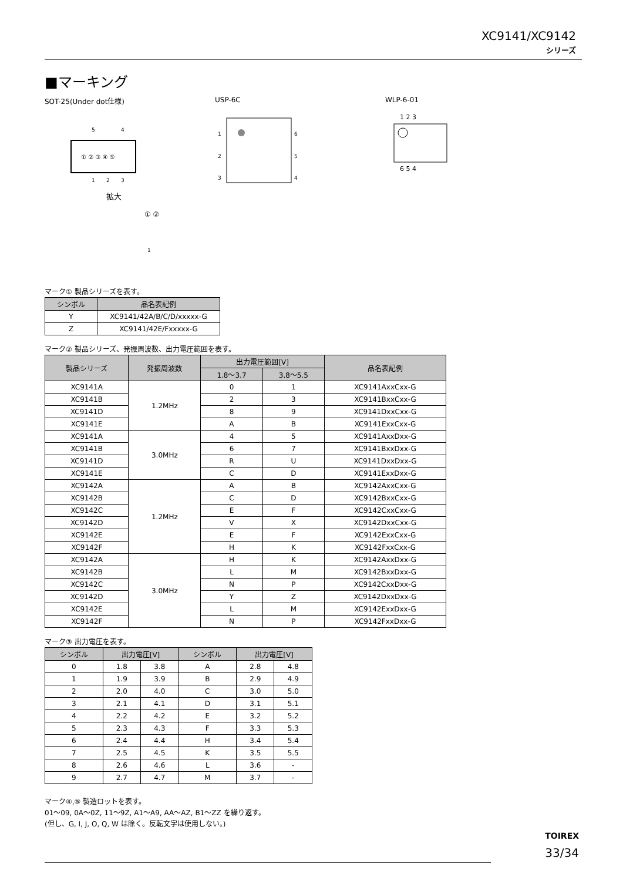XC9141/XC9142
シリーズ
■マーキング
SOT-25(Under dot仕様)
① ② ③ ④ ⑤
5
4
1
2
3
拡大
① ②
1
USP-6C
1
2
3
6
5
4
WLP-6-01
1 2 3
6 5 4
マーク① 製品シリーズを表す。
| シンボル | 品名表記例 |
| --- | --- |
| Y | XC9141/42A/B/C/D/xxxxx-G |
| Z | XC9141/42E/Fxxxxx-G |
マーク② 製品シリーズ、発振周波数、出力電圧範囲を表す。
| 製品シリーズ | 発振周波数 | 出力電圧範囲[V] | | 品名表記例 |
| --- | --- | --- | --- | --- |
| | | 1.8～3.7 | 3.8～5.5 | |
| XC9141A | 1.2MHz | 0 | 1 | XC9141AxxCxx-G |
| XC9141B | | 2 | 3 | XC9141BxxCxx-G |
| XC9141D | | 8 | 9 | XC9141DxxCxx-G |
| XC9141E | | A | B | XC9141ExxCxx-G |
| XC9141A | 3.0MHz | 4 | 5 | XC9141AxxDxx-G |
| XC9141B | | 6 | 7 | XC9141BxxDxx-G |
| XC9141D | | R | U | XC9141DxxDxx-G |
| XC9141E | | C | D | XC9141ExxDxx-G |
| XC9142A | 1.2MHz | A | B | XC9142AxxCxx-G |
| XC9142B | | C | D | XC9142BxxCxx-G |
| XC9142C | | E | F | XC9142CxxCxx-G |
| XC9142D | | V | X | XC9142DxxCxx-G |
| XC9142E | | E | F | XC9142ExxCxx-G |
| XC9142F | | H | K | XC9142FxxCxx-G |
| XC9142A | 3.0MHz | H | K | XC9142AxxDxx-G |
| XC9142B | | L | M | XC9142BxxDxx-G |
| XC9142C | | N | P | XC9142CxxDxx-G |
| XC9142D | | Y | Z | XC9142DxxDxx-G |
| XC9142E | | L | M | XC9142ExxDxx-G |
| XC9142F | | N | P | XC9142FxxDxx-G |
マーク③ 出力電圧を表す。
| シンボル | 出力電圧[V] | | シンボル | 出力電圧[V] | |
| --- | --- | --- | --- | --- | --- |
| 0 | 1.8 | 3.8 | A | 2.8 | 4.8 |
| 1 | 1.9 | 3.9 | B | 2.9 | 4.9 |
| 2 | 2.0 | 4.0 | C | 3.0 | 5.0 |
| 3 | 2.1 | 4.1 | D | 3.1 | 5.1 |
| 4 | 2.2 | 4.2 | E | 3.2 | 5.2 |
| 5 | 2.3 | 4.3 | F | 3.3 | 5.3 |
| 6 | 2.4 | 4.4 | H | 3.4 | 5.4 |
| 7 | 2.5 | 4.5 | K | 3.5 | 5.5 |
| 8 | 2.6 | 4.6 | L | 3.6 | - |
| 9 | 2.7 | 4.7 | M | 3.7 | - |
マーク④,⑤ 製造ロットを表す。
01～09, 0A～0Z, 11～9Z, A1～A9, AA～AZ, B1～ZZ を繰り返す。
(但し、G, I, J, O, Q, W は除く。反転文字は使用しない。)
TOIREX
33/34